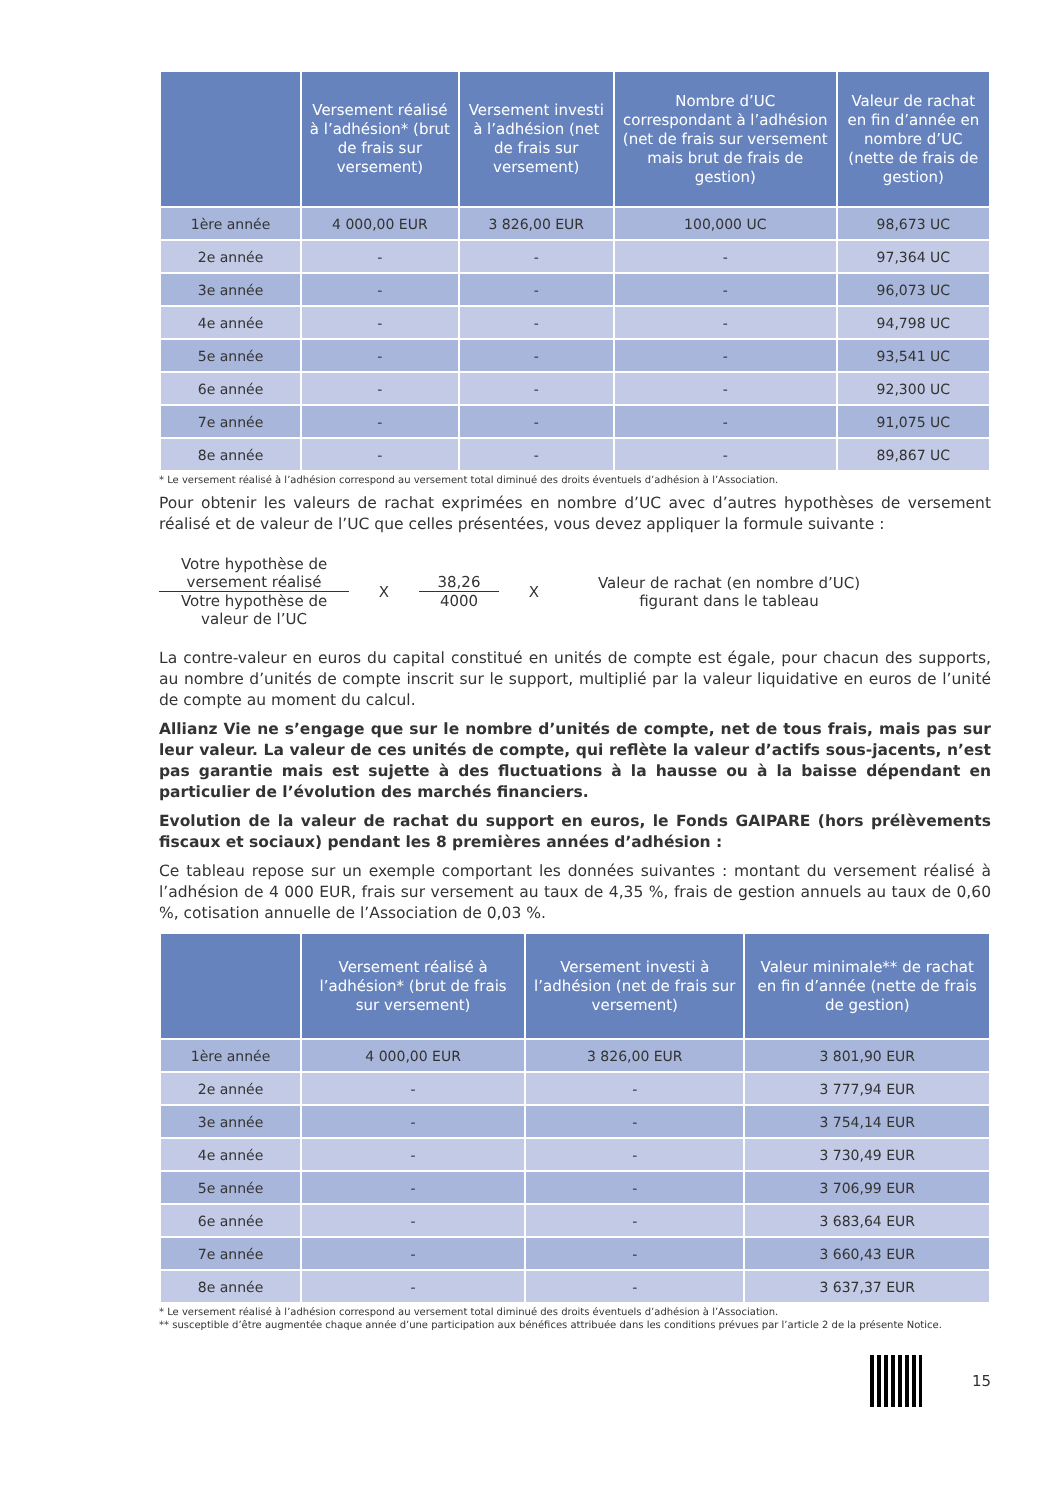| | Versement réalisé à l’adhésion* (brut de frais sur versement) | Versement investi à l’adhésion (net de frais sur versement) | Nombre d’UC correspondant à l’adhésion (net de frais sur versement mais brut de frais de gestion) | Valeur de rachat en fin d’année en nombre d’UC (nette de frais de gestion) |
| --- | --- | --- | --- | --- |
| 1ère année | 4 000,00 EUR | 3 826,00 EUR | 100,000 UC | 98,673 UC |
| 2e année | - | - | - | 97,364 UC |
| 3e année | - | - | - | 96,073 UC |
| 4e année | - | - | - | 94,798 UC |
| 5e année | - | - | - | 93,541 UC |
| 6e année | - | - | - | 92,300 UC |
| 7e année | - | - | - | 91,075 UC |
| 8e année | - | - | - | 89,867 UC |
* Le versement réalisé à l’adhésion correspond au versement total diminué des droits éventuels d’adhésion à l’Association.
Pour obtenir les valeurs de rachat exprimées en nombre d’UC avec d’autres hypothèses de versement réalisé et de valeur de l’UC que celles présentées, vous devez appliquer la formule suivante :
Votre hypothèse de versement réalisé
Votre hypothèse de valeur de l’UC
X
38,26
4000
X
Valeur de rachat (en nombre d’UC) figurant dans le tableau
La contre-valeur en euros du capital constitué en unités de compte est égale, pour chacun des supports, au nombre d’unités de compte inscrit sur le support, multiplié par la valeur liquidative en euros de l’unité de compte au moment du calcul.
Allianz Vie ne s’engage que sur le nombre d’unités de compte, net de tous frais, mais pas sur leur valeur. La valeur de ces unités de compte, qui reflète la valeur d’actifs sous-jacents, n’est pas garantie mais est sujette à des fluctuations à la hausse ou à la baisse dépendant en particulier de l’évolution des marchés financiers.
Evolution de la valeur de rachat du support en euros, le Fonds GAIPARE (hors prélèvements fiscaux et sociaux) pendant les 8 premières années d’adhésion :
Ce tableau repose sur un exemple comportant les données suivantes : montant du versement réalisé à l’adhésion de 4 000 EUR, frais sur versement au taux de 4,35 %, frais de gestion annuels au taux de 0,60 %, cotisation annuelle de l’Association de 0,03 %.
| | Versement réalisé à l’adhésion* (brut de frais sur versement) | Versement investi à l’adhésion (net de frais sur versement) | Valeur minimale** de rachat en fin d’année (nette de frais de gestion) |
| --- | --- | --- | --- |
| 1ère année | 4 000,00 EUR | 3 826,00 EUR | 3 801,90 EUR |
| 2e année | - | - | 3 777,94 EUR |
| 3e année | - | - | 3 754,14 EUR |
| 4e année | - | - | 3 730,49 EUR |
| 5e année | - | - | 3 706,99 EUR |
| 6e année | - | - | 3 683,64 EUR |
| 7e année | - | - | 3 660,43 EUR |
| 8e année | - | - | 3 637,37 EUR |
* Le versement réalisé à l’adhésion correspond au versement total diminué des droits éventuels d’adhésion à l’Association.
** susceptible d’être augmentée chaque année d’une participation aux bénéfices attribuée dans les conditions prévues par l’article 2 de la présente Notice.
15